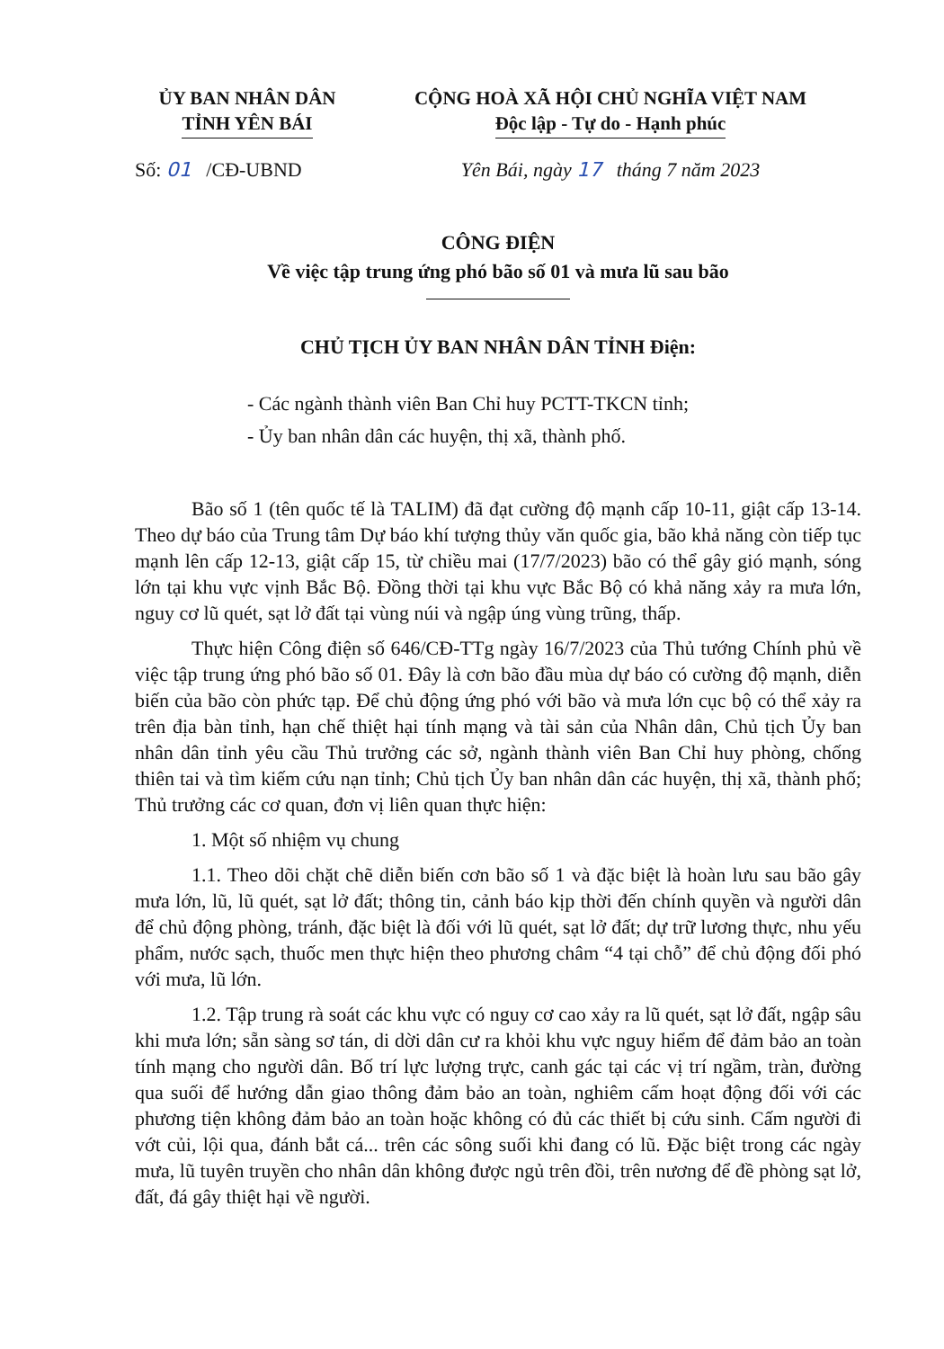ỦY BAN NHÂN DÂN
TỈNH YÊN BÁI
CỘNG HOÀ XÃ HỘI CHỦ NGHĨA VIỆT NAM
Độc lập - Tự do - Hạnh phúc
Số: 01 /CĐ-UBND Yên Bái, ngày 17 tháng 7 năm 2023
CÔNG ĐIỆN
Về việc tập trung ứng phó bão số 01 và mưa lũ sau bão
CHỦ TỊCH ỦY BAN NHÂN DÂN TỈNH Điện:
- Các ngành thành viên Ban Chỉ huy PCTT-TKCN tỉnh;
- Ủy ban nhân dân các huyện, thị xã, thành phố.
Bão số 1 (tên quốc tế là TALIM) đã đạt cường độ mạnh cấp 10-11, giật cấp 13-14. Theo dự báo của Trung tâm Dự báo khí tượng thủy văn quốc gia, bão khả năng còn tiếp tục mạnh lên cấp 12-13, giật cấp 15, từ chiều mai (17/7/2023) bão có thể gây gió mạnh, sóng lớn tại khu vực vịnh Bắc Bộ. Đồng thời tại khu vực Bắc Bộ có khả năng xảy ra mưa lớn, nguy cơ lũ quét, sạt lở đất tại vùng núi và ngập úng vùng trũng, thấp.
Thực hiện Công điện số 646/CĐ-TTg ngày 16/7/2023 của Thủ tướng Chính phủ về việc tập trung ứng phó bão số 01. Đây là cơn bão đầu mùa dự báo có cường độ mạnh, diễn biến của bão còn phức tạp. Để chủ động ứng phó với bão và mưa lớn cục bộ có thể xảy ra trên địa bàn tỉnh, hạn chế thiệt hại tính mạng và tài sản của Nhân dân, Chủ tịch Ủy ban nhân dân tỉnh yêu cầu Thủ trưởng các sở, ngành thành viên Ban Chỉ huy phòng, chống thiên tai và tìm kiếm cứu nạn tỉnh; Chủ tịch Ủy ban nhân dân các huyện, thị xã, thành phố; Thủ trưởng các cơ quan, đơn vị liên quan thực hiện:
1. Một số nhiệm vụ chung
1.1. Theo dõi chặt chẽ diễn biến cơn bão số 1 và đặc biệt là hoàn lưu sau bão gây mưa lớn, lũ, lũ quét, sạt lở đất; thông tin, cảnh báo kịp thời đến chính quyền và người dân để chủ động phòng, tránh, đặc biệt là đối với lũ quét, sạt lở đất; dự trữ lương thực, nhu yếu phẩm, nước sạch, thuốc men thực hiện theo phương châm “4 tại chỗ” để chủ động đối phó với mưa, lũ lớn.
1.2. Tập trung rà soát các khu vực có nguy cơ cao xảy ra lũ quét, sạt lở đất, ngập sâu khi mưa lớn; sẵn sàng sơ tán, di dời dân cư ra khỏi khu vực nguy hiểm để đảm bảo an toàn tính mạng cho người dân. Bố trí lực lượng trực, canh gác tại các vị trí ngầm, tràn, đường qua suối để hướng dẫn giao thông đảm bảo an toàn, nghiêm cấm hoạt động đối với các phương tiện không đảm bảo an toàn hoặc không có đủ các thiết bị cứu sinh. Cấm người đi vớt củi, lội qua, đánh bắt cá... trên các sông suối khi đang có lũ. Đặc biệt trong các ngày mưa, lũ tuyên truyền cho nhân dân không được ngủ trên đồi, trên nương để đề phòng sạt lở, đất, đá gây thiệt hại về người.